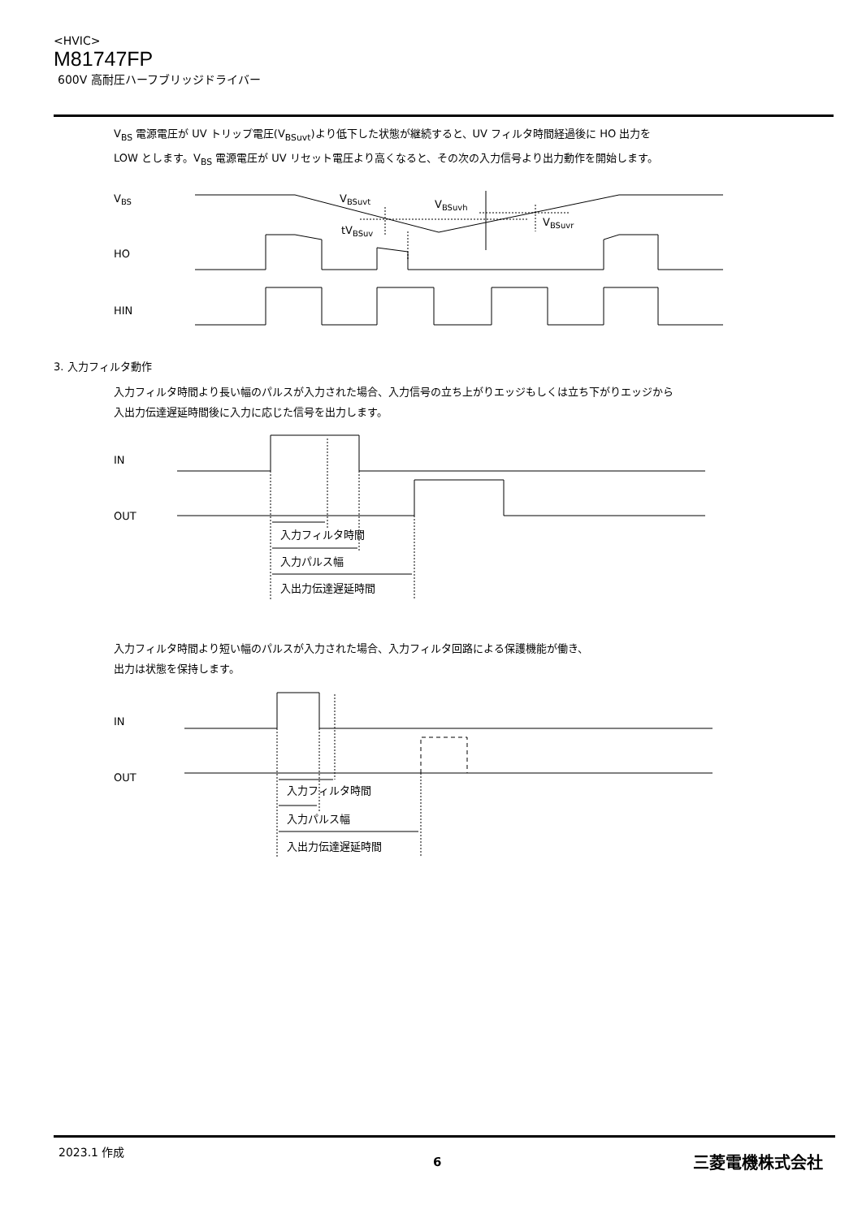<HVIC>
M81747FP
600V 高耐圧ハーフブリッジドライバー
V<sub>BS</sub> 電源電圧が UV トリップ電圧(V<sub>BSuvt</sub>)より低下した状態が継続すると、UV フィルタ時間経過後に HO 出力を
LOW とします。V<sub>BS</sub> 電源電圧が UV リセット電圧より高くなると、その次の入力信号より出力動作を開始します。
VBS
VBSuvt
VBSuvh
VBSuvr
tVBSuv
HO
HIN
3. 入力フィルタ動作
IN
OUT
入力フィルタ時間
入力パルス幅
入出力伝達遅延時間
IN
OUT
入力フィルタ時間
入力パルス幅
入出力伝達遅延時間
入力フィルタ時間より長い幅のパルスが入力された場合、入力信号の立ち上がりエッジもしくは立ち下がりエッジから
入出力伝達遅延時間後に入力に応じた信号を出力します。
入力フィルタ時間より短い幅のパルスが入力された場合、入力フィルタ回路による保護機能が働き、
出力は状態を保持します。
2023.1 作成
6 三菱電機株式会社